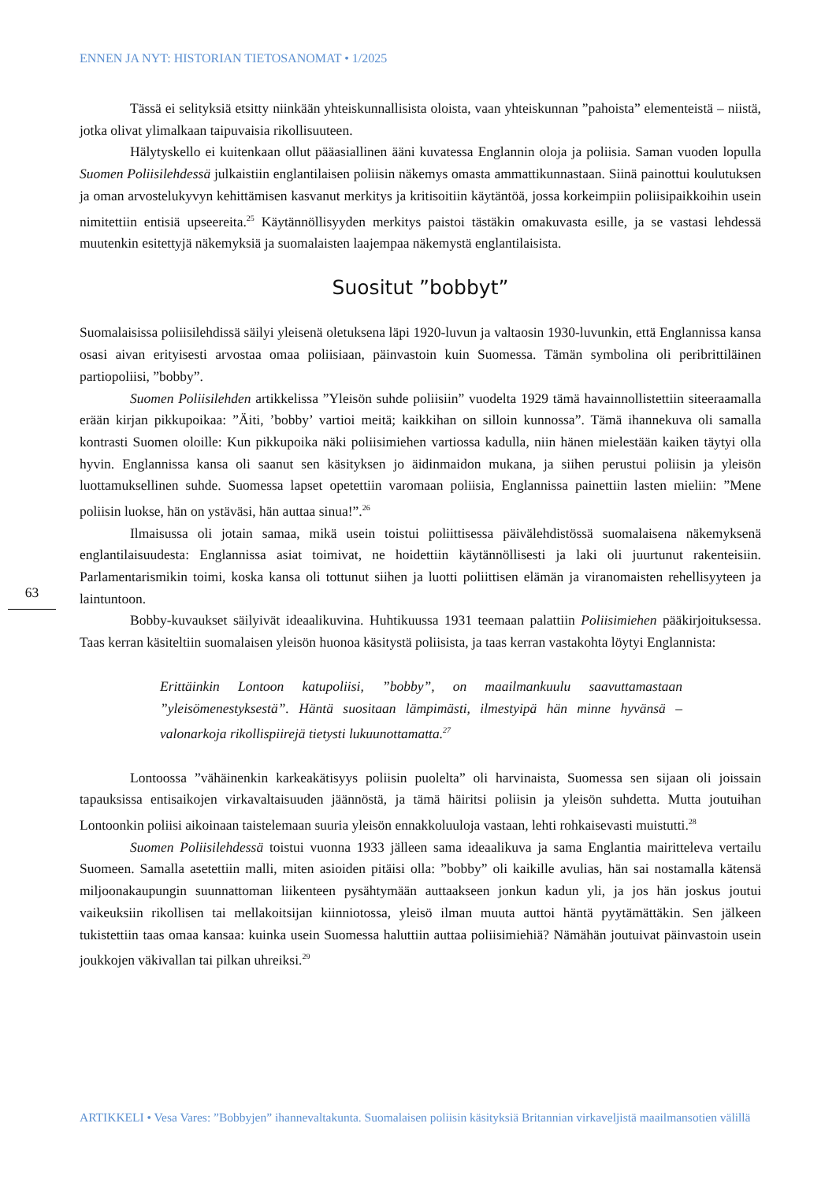ENNEN JA NYT: HISTORIAN TIETOSANOMAT • 1/2025
Tässä ei selityksiä etsitty niinkään yhteiskunnallisista oloista, vaan yhteiskunnan ”pahoista” elementeistä – niistä, jotka olivat ylimalkaan taipuvaisia rikollisuuteen.
Hälytyskello ei kuitenkaan ollut pääasiallinen ääni kuvatessa Englannin oloja ja poliisia. Saman vuoden lopulla Suomen Poliisilehdessä julkaistiin englantilaisen poliisin näkemys omasta ammattikunnastaan. Siinä painottui koulutuksen ja oman arvostelukyvyn kehittämisen kasvanut merkitys ja kritisoitiin käytäntöä, jossa korkeimpiin poliisipaikkoihin usein nimitettiin entisiä upseereita.<sup>25</sup> Käytännöllisyyden merkitys paistoi tästäkin omakuvasta esille, ja se vastasi lehdessä muutenkin esitettyjä näkemyksiä ja suomalaisten laajempaa näkemystä englantilaisista.
Suositut ”bobbyt”
Suomalaisissa poliisilehdissä säilyi yleisenä oletuksena läpi 1920-luvun ja valtaosin 1930-luvunkin, että Englannissa kansa osasi aivan erityisesti arvostaa omaa poliisiaan, päinvastoin kuin Suomessa. Tämän symbolina oli peribrittiläinen partiopoliisi, ”bobby”.
Suomen Poliisilehden artikkelissa ”Yleisön suhde poliisiin” vuodelta 1929 tämä havainnollistettiin siteeraamalla erään kirjan pikkupoikaa: ”Äiti, ’bobby’ vartioi meitä; kaikkihan on silloin kunnossa”. Tämä ihannekuva oli samalla kontrasti Suomen oloille: Kun pikkupoika näki poliisimiehen vartiossa kadulla, niin hänen mielestään kaiken täytyi olla hyvin. Englannissa kansa oli saanut sen käsityksen jo äidinmaidon mukana, ja siihen perustui poliisin ja yleisön luottamuksellinen suhde. Suomessa lapset opetettiin varomaan poliisia, Englannissa painettiin lasten mieliin: ”Mene poliisin luokse, hän on ystäväsi, hän auttaa sinua!”.<sup>26</sup>
Ilmaisussa oli jotain samaa, mikä usein toistui poliittisessa päivälehdistössä suomalaisena näkemyksenä englantilaisuudesta: Englannissa asiat toimivat, ne hoidettiin käytännöllisesti ja laki oli juurtunut rakenteisiin. Parlamentarismikin toimi, koska kansa oli tottunut siihen ja luotti poliittisen elämän ja viranomaisten rehellisyyteen ja laintuntoon.
Bobby-kuvaukset säilyivät ideaalikuvina. Huhtikuussa 1931 teemaan palattiin Poliisimiehen pääkirjoituksessa. Taas kerran käsiteltiin suomalaisen yleisön huonoa käsitystä poliisista, ja taas kerran vastakohta löytyi Englannista:
Erittäinkin Lontoon katupoliisi, ”bobby”, on maailmankuulu saavuttamastaan ”yleisömenestyksestä”. Häntä suositaan lämpimästi, ilmestyipä hän minne hyvänsä – valonarkoja rikollispiirejä tietysti lukuunottamatta.<sup>27</sup>
Lontoossa ”vähäinenkin karkeakätisyys poliisin puolelta” oli harvinaista, Suomessa sen sijaan oli joissain tapauksissa entisaikojen virkavaltaisuuden jäännöstä, ja tämä häiritsi poliisin ja yleisön suhdetta. Mutta joutuihan Lontoonkin poliisi aikoinaan taistelemaan suuria yleisön ennakkoluuloja vastaan, lehti rohkaisevasti muistutti.<sup>28</sup>
Suomen Poliisilehdessä toistui vuonna 1933 jälleen sama ideaalikuva ja sama Englantia mairitteleva vertailu Suomeen. Samalla asetettiin malli, miten asioiden pitäisi olla: ”bobby” oli kaikille avulias, hän sai nostamalla kätensä miljoonakaupungin suunnattoman liikenteen pysähtymään auttaakseen jonkun kadun yli, ja jos hän joskus joutui vaikeuksiin rikollisen tai mellakoitsijan kiinniotossa, yleisö ilman muuta auttoi häntä pyytämättäkin. Sen jälkeen tukistettiin taas omaa kansaa: kuinka usein Suomessa haluttiin auttaa poliisimiehiä? Nämähän joutuivat päinvastoin usein joukkojen väkivallan tai pilkan uhreiksi.<sup>29</sup>
63
ARTIKKELI • Vesa Vares: ”Bobbyjen” ihannevaltakunta. Suomalaisen poliisin käsityksiä Britannian virkaveljistä maailmansotien välillä